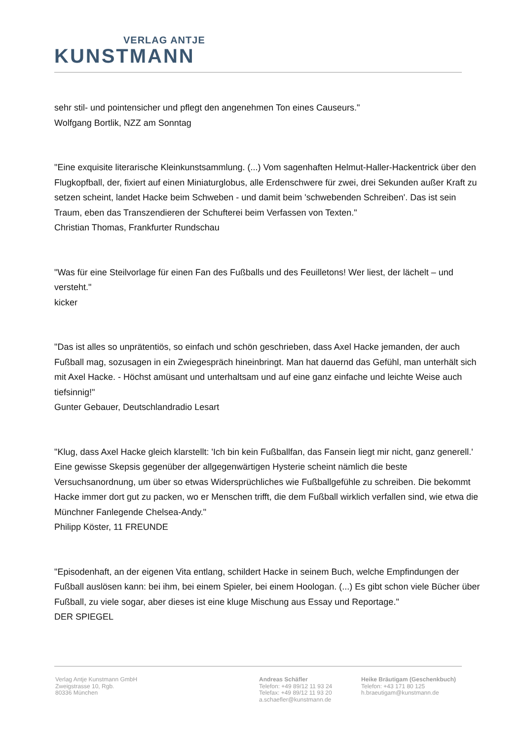VERLAG ANTJE
KUNSTMANN
sehr stil- und pointensicher und pflegt den angenehmen Ton eines Causeurs."
Wolfgang Bortlik, NZZ am Sonntag
"Eine exquisite literarische Kleinkunstsammlung. (...) Vom sagenhaften Helmut-Haller-Hackentrick über den Flugkopfball, der, fixiert auf einen Miniaturglobus, alle Erdenschwere für zwei, drei Sekunden außer Kraft zu setzen scheint, landet Hacke beim Schweben - und damit beim 'schwebenden Schreiben'. Das ist sein Traum, eben das Transzendieren der Schufterei beim Verfassen von Texten."
Christian Thomas, Frankfurter Rundschau
"Was für eine Steilvorlage für einen Fan des Fußballs und des Feuilletons! Wer liest, der lächelt – und versteht."
kicker
"Das ist alles so unprätentiös, so einfach und schön geschrieben, dass Axel Hacke jemanden, der auch Fußball mag, sozusagen in ein Zwiegespräch hineinbringt. Man hat dauernd das Gefühl, man unterhält sich mit Axel Hacke. - Höchst amüsant und unterhaltsam und auf eine ganz einfache und leichte Weise auch tiefsinnig!"
Gunter Gebauer, Deutschlandradio Lesart
"Klug, dass Axel Hacke gleich klarstellt: 'Ich bin kein Fußballfan, das Fansein liegt mir nicht, ganz generell.' Eine gewisse Skepsis gegenüber der allgegenwärtigen Hysterie scheint nämlich die beste Versuchsanordnung, um über so etwas Widersprüchliches wie Fußballgefühle zu schreiben. Die bekommt Hacke immer dort gut zu packen, wo er Menschen trifft, die dem Fußball wirklich verfallen sind, wie etwa die Münchner Fanlegende Chelsea-Andy."
Philipp Köster, 11 FREUNDE
"Episodenhaft, an der eigenen Vita entlang, schildert Hacke in seinem Buch, welche Empfindungen der Fußball auslösen kann: bei ihm, bei einem Spieler, bei einem Hoologan. (...) Es gibt schon viele Bücher über Fußball, zu viele sogar, aber dieses ist eine kluge Mischung aus Essay und Reportage."
DER SPIEGEL
Verlag Antje Kunstmann GmbH
Zweigstrasse 10, Rgb.
80336 München
Andreas Schäfler
Telefon: +49 89/12 11 93 24
Telefax: +49 89/12 11 93 20
a.schaefler@kunstmann.de
Heike Bräutigam (Geschenkbuch)
Telefon: +43 171 80 125
h.braeutigam@kunstmann.de